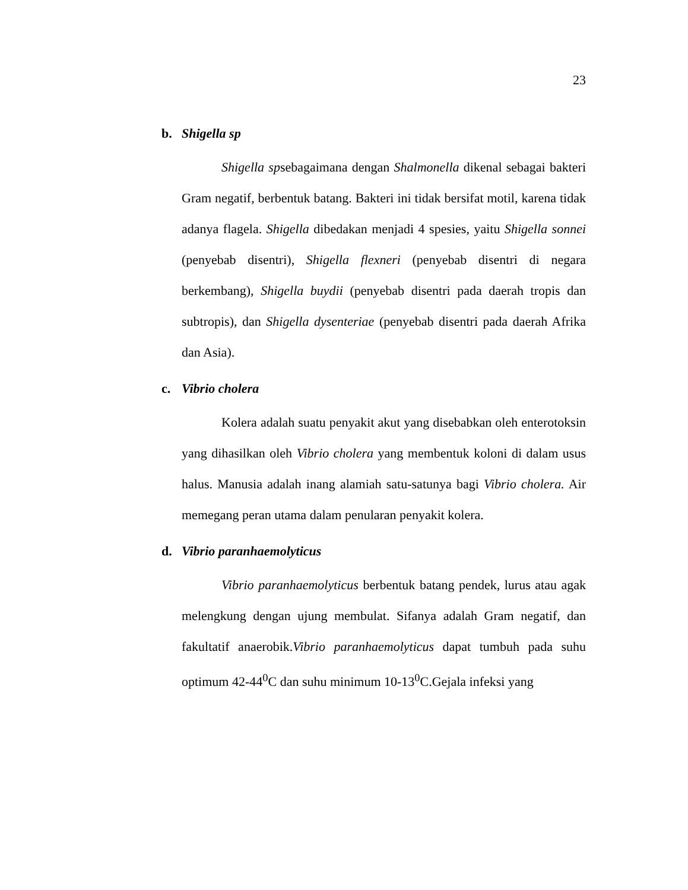23
b. Shigella sp
Shigella spsebagaimana dengan Shalmonella dikenal sebagai bakteri Gram negatif, berbentuk batang. Bakteri ini tidak bersifat motil, karena tidak adanya flagela. Shigella dibedakan menjadi 4 spesies, yaitu Shigella sonnei (penyebab disentri), Shigella flexneri (penyebab disentri di negara berkembang), Shigella buydii (penyebab disentri pada daerah tropis dan subtropis), dan Shigella dysenteriae (penyebab disentri pada daerah Afrika dan Asia).
c. Vibrio cholera
Kolera adalah suatu penyakit akut yang disebabkan oleh enterotoksin yang dihasilkan oleh Vibrio cholera yang membentuk koloni di dalam usus halus. Manusia adalah inang alamiah satu-satunya bagi Vibrio cholera. Air memegang peran utama dalam penularan penyakit kolera.
d. Vibrio paranhaemolyticus
Vibrio paranhaemolyticus berbentuk batang pendek, lurus atau agak melengkung dengan ujung membulat. Sifanya adalah Gram negatif, dan fakultatif anaerobik.Vibrio paranhaemolyticus dapat tumbuh pada suhu optimum 42-44<sup>0</sup>C dan suhu minimum 10-13<sup>0</sup>C.Gejala infeksi yang